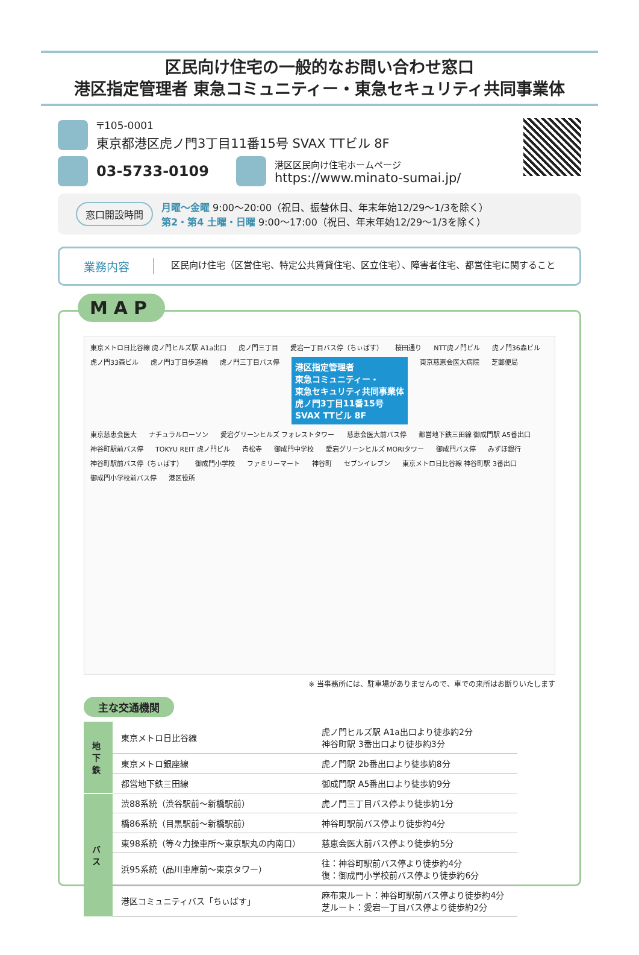区民向け住宅の一般的なお問い合わせ窓口
港区指定管理者 東急コミュニティー・東急セキュリティ共同事業体
〒105-0001
東京都港区虎ノ門3丁目11番15号 SVAX TTビル 8F
03-5733-0109 港区区民向け住宅ホームページ
https://www.minato-sumai.jp/
窓口開設時間
月曜～金曜 9:00～20:00（祝日、振替休日、年末年始12/29～1/3を除く）
第2・第4 土曜・日曜 9:00～17:00（祝日、年末年始12/29～1/3を除く）
業務内容
区民向け住宅（区営住宅、特定公共賃貸住宅、区立住宅）、障害者住宅、都営住宅に関すること
MAP
東京メトロ日比谷線 虎ノ門ヒルズ駅 A1a出口 虎ノ門三丁目 愛宕一丁目バス停（ちぃばす） 桜田通り NTT虎ノ門ビル 虎ノ門36森ビル 虎ノ門33森ビル 虎ノ門3丁目歩道橋 虎ノ門三丁目バス停
港区指定管理者
東急コミュニティー・
東急セキュリティ共同事業体
虎ノ門3丁目11番15号
SVAX TTビル 8F
東京慈恵会医大病院 芝郵便局 東京慈恵会医大 ナチュラルローソン 愛宕グリーンヒルズ フォレストタワー 慈恵会医大前バス停 都営地下鉄三田線 御成門駅 A5番出口 神谷町駅前バス停 TOKYU REIT 虎ノ門ビル 青松寺 御成門中学校 愛宕グリーンヒルズ MORIタワー 御成門バス停 みずほ銀行 神谷町駅前バス停（ちぃばす） 御成門小学校 ファミリーマート 神谷町 セブンイレブン 東京メトロ日比谷線 神谷町駅 3番出口 御成門小学校前バス停 港区役所
※ 当事務所には、駐車場がありませんので、車での来所はお断りいたします
主な交通機関
| 地下鉄 | 東京メトロ日比谷線 | 虎ノ門ヒルズ駅 A1a出口より徒歩約2分 神谷町駅 3番出口より徒歩約3分 |
| | 東京メトロ銀座線 | 虎ノ門駅 2b番出口より徒歩約8分 |
| | 都営地下鉄三田線 | 御成門駅 A5番出口より徒歩約9分 |
| バス | 渋88系統（渋谷駅前～新橋駅前） | 虎ノ門三丁目バス停より徒歩約1分 |
| | 橋86系統（目黒駅前～新橋駅前） | 神谷町駅前バス停より徒歩約4分 |
| | 東98系統（等々力操車所～東京駅丸の内南口） | 慈恵会医大前バス停より徒歩約5分 |
| | 浜95系統（品川車庫前～東京タワー） | 往：神谷町駅前バス停より徒歩約4分 復：御成門小学校前バス停より徒歩約6分 |
| | 港区コミュニティバス「ちぃばす」 | 麻布東ルート：神谷町駅前バス停より徒歩約4分 芝ルート：愛宕一丁目バス停より徒歩約2分 |